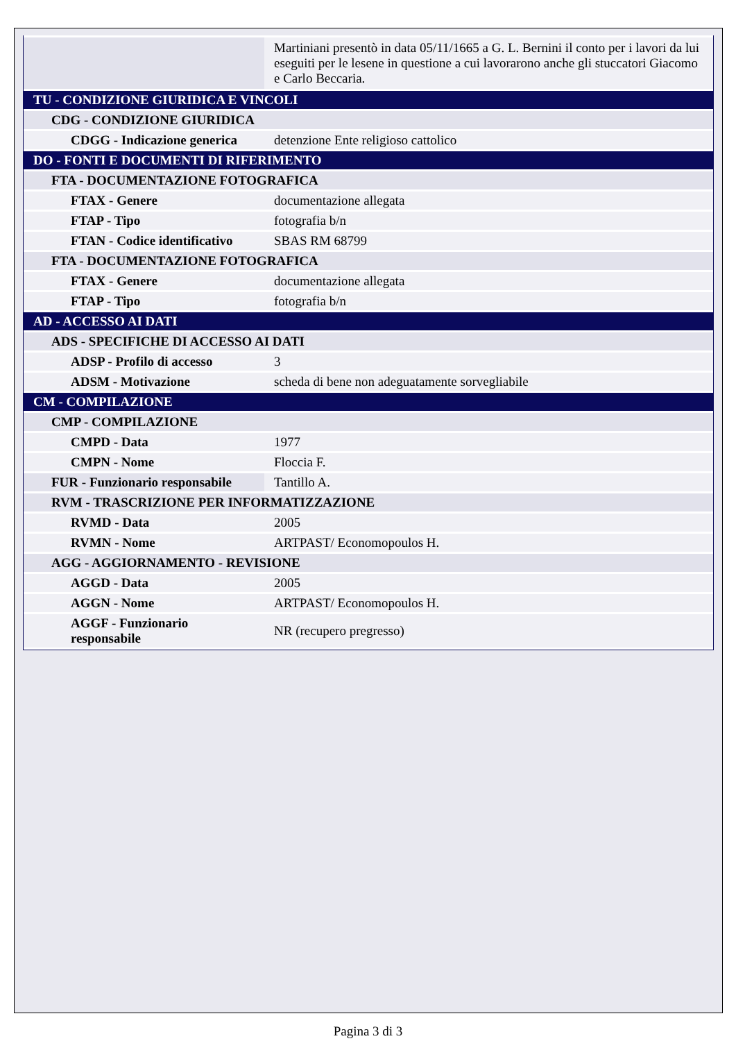| | Martiniani presentò in data 05/11/1665 a G. L. Bernini il conto per i lavori da lui eseguiti per le lesene in questione a cui lavorarono anche gli stuccatori Giacomo e Carlo Beccaria. |
| TU - CONDIZIONE GIURIDICA E VINCOLI | |
| CDG - CONDIZIONE GIURIDICA | |
| CDGG - Indicazione generica | detenzione Ente religioso cattolico |
| DO - FONTI E DOCUMENTI DI RIFERIMENTO | |
| FTA - DOCUMENTAZIONE FOTOGRAFICA | |
| FTAX - Genere | documentazione allegata |
| FTAP - Tipo | fotografia b/n |
| FTAN - Codice identificativo | SBAS RM 68799 |
| FTA - DOCUMENTAZIONE FOTOGRAFICA | |
| FTAX - Genere | documentazione allegata |
| FTAP - Tipo | fotografia b/n |
| AD - ACCESSO AI DATI | |
| ADS - SPECIFICHE DI ACCESSO AI DATI | |
| ADSP - Profilo di accesso | 3 |
| ADSM - Motivazione | scheda di bene non adeguatamente sorvegliabile |
| CM - COMPILAZIONE | |
| CMP - COMPILAZIONE | |
| CMPD - Data | 1977 |
| CMPN - Nome | Floccia F. |
| FUR - Funzionario responsabile | Tantillo A. |
| RVM - TRASCRIZIONE PER INFORMATIZZAZIONE | |
| RVMD - Data | 2005 |
| RVMN - Nome | ARTPAST/ Economopoulos H. |
| AGG - AGGIORNAMENTO - REVISIONE | |
| AGGD - Data | 2005 |
| AGGN - Nome | ARTPAST/ Economopoulos H. |
| AGGF - Funzionario responsabile | NR (recupero pregresso) |
Pagina 3 di 3